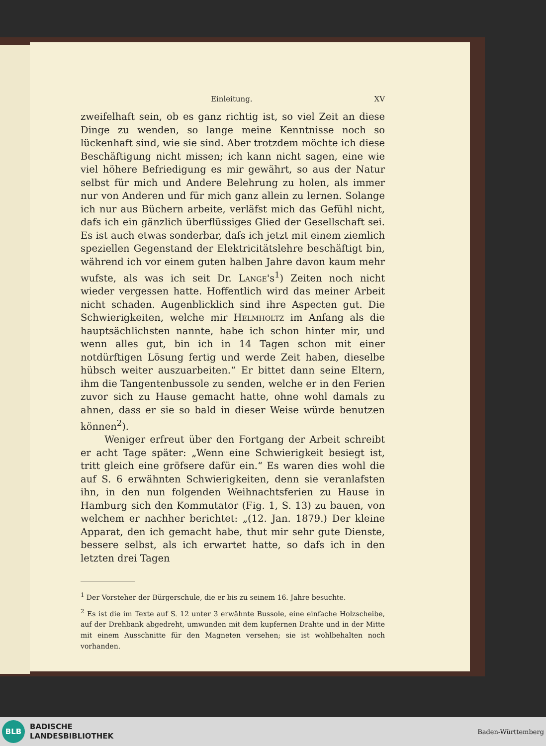Einleitung. XV
zweifelhaft sein, ob es ganz richtig ist, so viel Zeit an diese Dinge zu wenden, so lange meine Kenntnisse noch so lückenhaft sind, wie sie sind. Aber trotzdem möchte ich diese Beschäftigung nicht missen; ich kann nicht sagen, eine wie viel höhere Befriedigung es mir gewährt, so aus der Natur selbst für mich und Andere Belehrung zu holen, als immer nur von Anderen und für mich ganz allein zu lernen. Solange ich nur aus Büchern arbeite, verläfst mich das Gefühl nicht, dafs ich ein gänzlich überflüssiges Glied der Gesellschaft sei. Es ist auch etwas sonderbar, dafs ich jetzt mit einem ziemlich speziellen Gegenstand der Elektricitätslehre beschäftigt bin, während ich vor einem guten halben Jahre davon kaum mehr wufste, als was ich seit Dr. Lange's<sup>1</sup>) Zeiten noch nicht wieder vergessen hatte. Hoffentlich wird das meiner Arbeit nicht schaden. Augenblicklich sind ihre Aspecten gut. Die Schwierigkeiten, welche mir Helmholtz im Anfang als die hauptsächlichsten nannte, habe ich schon hinter mir, und wenn alles gut, bin ich in 14 Tagen schon mit einer notdürftigen Lösung fertig und werde Zeit haben, dieselbe hübsch weiter auszuarbeiten.“ Er bittet dann seine Eltern, ihm die Tangentenbussole zu senden, welche er in den Ferien zuvor sich zu Hause gemacht hatte, ohne wohl damals zu ahnen, dass er sie so bald in dieser Weise würde benutzen können<sup>2</sup>).
Weniger erfreut über den Fortgang der Arbeit schreibt er acht Tage später: „Wenn eine Schwierigkeit besiegt ist, tritt gleich eine gröfsere dafür ein.“ Es waren dies wohl die auf S. 6 erwähnten Schwierigkeiten, denn sie veranlafsten ihn, in den nun folgenden Weihnachtsferien zu Hause in Hamburg sich den Kommutator (Fig. 1, S. 13) zu bauen, von welchem er nachher berichtet: „(12. Jan. 1879.) Der kleine Apparat, den ich gemacht habe, thut mir sehr gute Dienste, bessere selbst, als ich erwartet hatte, so dafs ich in den letzten drei Tagen
<sup>1</sup> Der Vorsteher der Bürgerschule, die er bis zu seinem 16. Jahre besuchte.
<sup>2</sup> Es ist die im Texte auf S. 12 unter 3 erwähnte Bussole, eine einfache Holzscheibe, auf der Drehbank abgedreht, umwunden mit dem kupfernen Drahte und in der Mitte mit einem Ausschnitte für den Magneten versehen; sie ist wohlbehalten noch vorhanden.
BLB
BADISCHE
LANDESBIBLIOTHEK
Baden-Württemberg